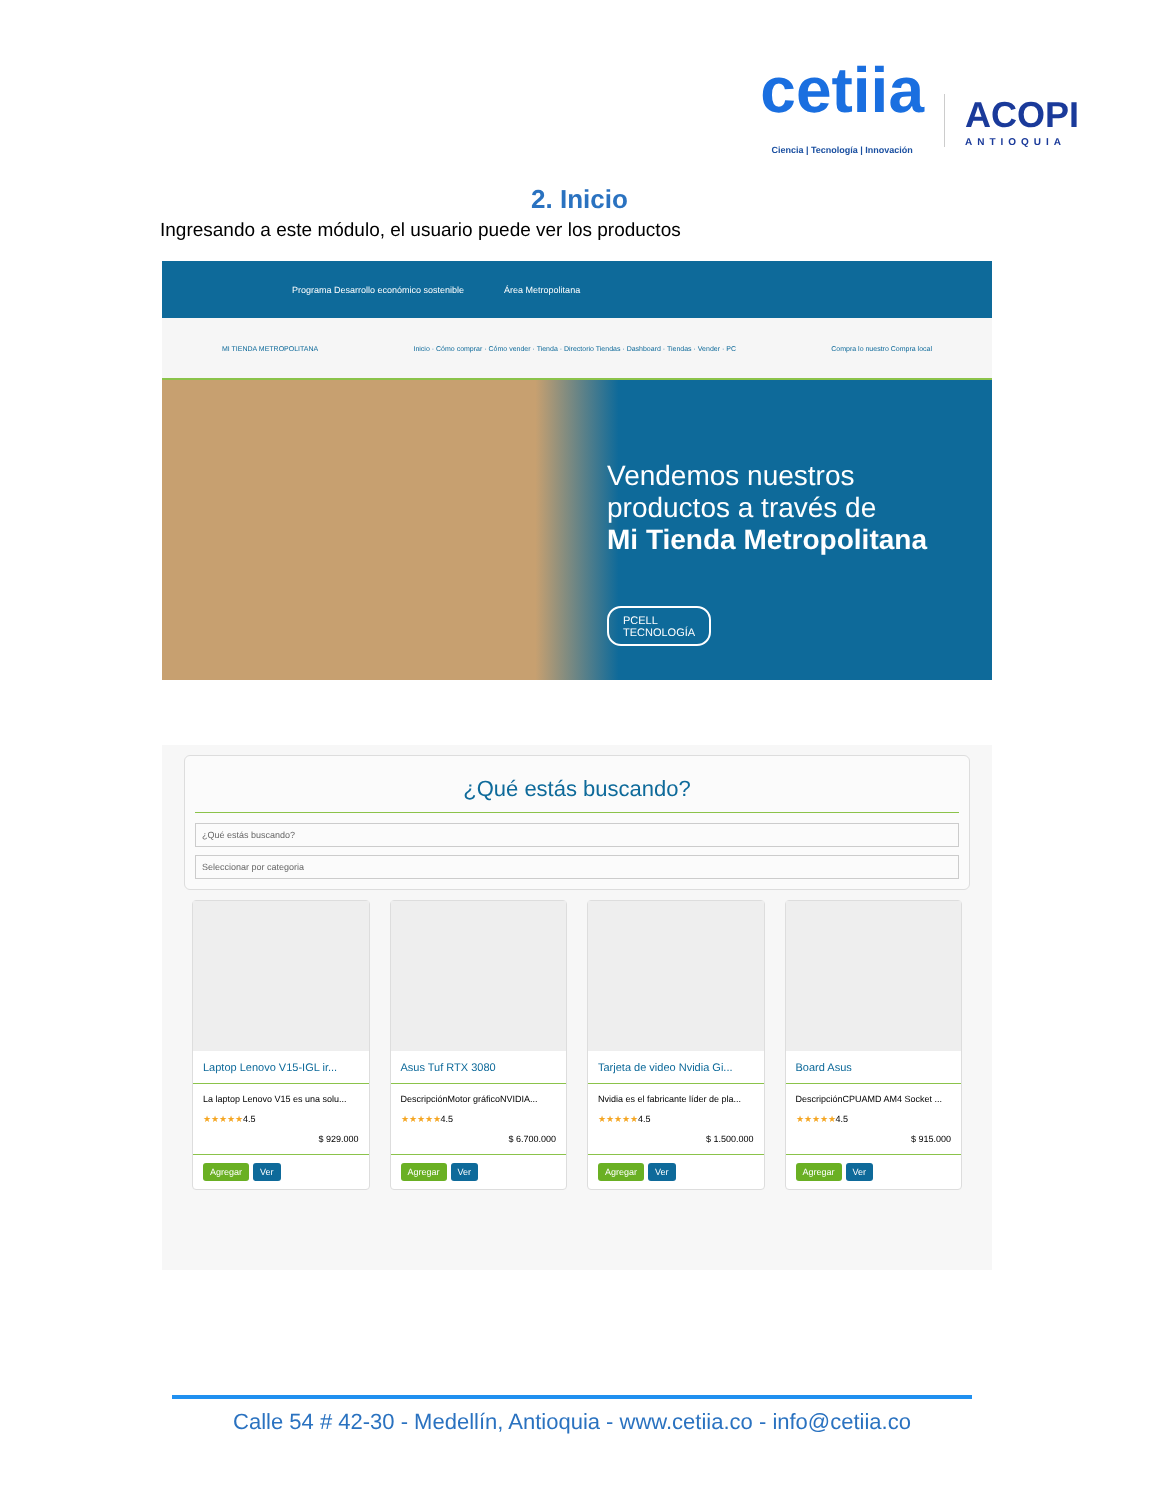cetiia
Ciencia | Tecnología | Innovación
ACOPI
ANTIOQUIA
2. Inicio
Ingresando a este módulo, el usuario puede ver los productos
Programa Desarrollo económico sostenible Área Metropolitana
MI TIENDA METROPOLITANA Inicio · Cómo comprar · Cómo vender · Tienda · Directorio Tiendas · Dashboard · Tiendas · Vender · PC Compra lo nuestro Compra local
Vendemos nuestros
productos a través de
Mi Tienda Metropolitana
PCELL
TECNOLOGÍA
¿Qué estás buscando?
¿Qué estás buscando?
Seleccionar por categoria
Laptop Lenovo V15-IGL ir...
La laptop Lenovo V15 es una solu...
★★★★★4.5
$ 929.000
Agregar Ver
Asus Tuf RTX 3080
DescripciónMotor gráficoNVIDIA...
★★★★★4.5
$ 6.700.000
Agregar Ver
Tarjeta de video Nvidia Gi...
Nvidia es el fabricante líder de pla...
★★★★★4.5
$ 1.500.000
Agregar Ver
Board Asus
DescripciónCPUAMD AM4 Socket ...
★★★★★4.5
$ 915.000
Agregar Ver
Calle 54 # 42-30 - Medellín, Antioquia - www.cetiia.co - info@cetiia.co